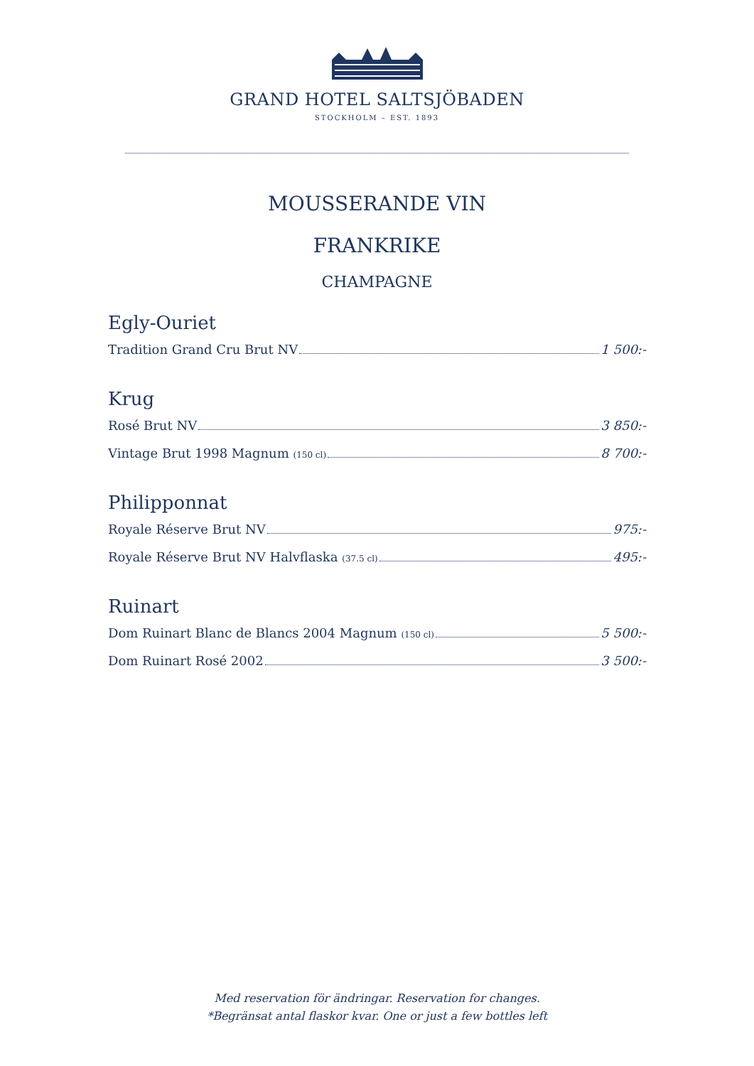GRAND HOTEL SALTSJÖBADEN
STOCKHOLM – EST. 1893
MOUSSERANDE VIN
FRANKRIKE
CHAMPAGNE
Egly-Ouriet
Tradition Grand Cru Brut NV 1 500:-
Krug
Rosé Brut NV 3 850:-
Vintage Brut 1998 Magnum (150 cl) 8 700:-
Philipponnat
Royale Réserve Brut NV 975:-
Royale Réserve Brut NV Halvflaska (37.5 cl) 495:-
Ruinart
Dom Ruinart Blanc de Blancs 2004 Magnum (150 cl) 5 500:-
Dom Ruinart Rosé 2002 3 500:-
Med reservation för ändringar. Reservation for changes.
*Begränsat antal flaskor kvar. One or just a few bottles left